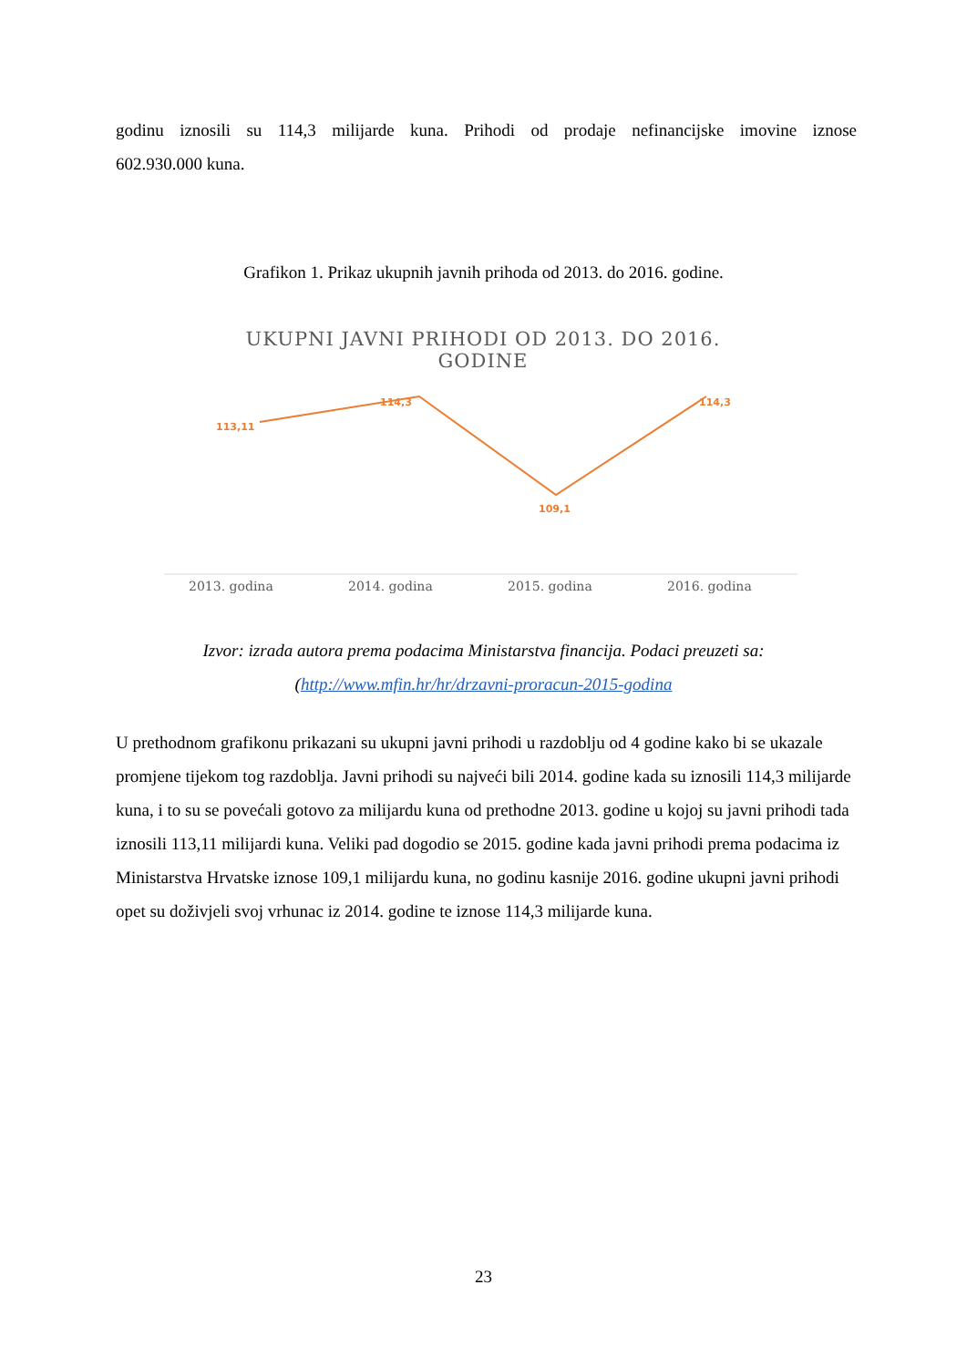godinu iznosili su 114,3 milijarde kuna. Prihodi od prodaje nefinancijske imovine iznose
602.930.000 kuna.
Grafikon 1. Prikaz ukupnih javnih prihoda od 2013. do 2016. godine.
UKUPNI JAVNI PRIHODI OD 2013. DO 2016.
GODINE
113,11
114,3
109,1
114,3
2013. godina 2014. godina 2015. godina 2016. godina
Izvor: izrada autora prema podacima Ministarstva financija. Podaci preuzeti sa:
(http://www.mfin.hr/hr/drzavni-proracun-2015-godina
U prethodnom grafikonu prikazani su ukupni javni prihodi u razdoblju od 4 godine kako bi se ukazale promjene tijekom tog razdoblja. Javni prihodi su najveći bili 2014. godine kada su iznosili 114,3 milijarde kuna, i to su se povećali gotovo za milijardu kuna od prethodne 2013. godine u kojoj su javni prihodi tada iznosili 113,11 milijardi kuna. Veliki pad dogodio se 2015. godine kada javni prihodi prema podacima iz Ministarstva Hrvatske iznose 109,1 milijardu kuna, no godinu kasnije 2016. godine ukupni javni prihodi opet su doživjeli svoj vrhunac iz 2014. godine te iznose 114,3 milijarde kuna.
23